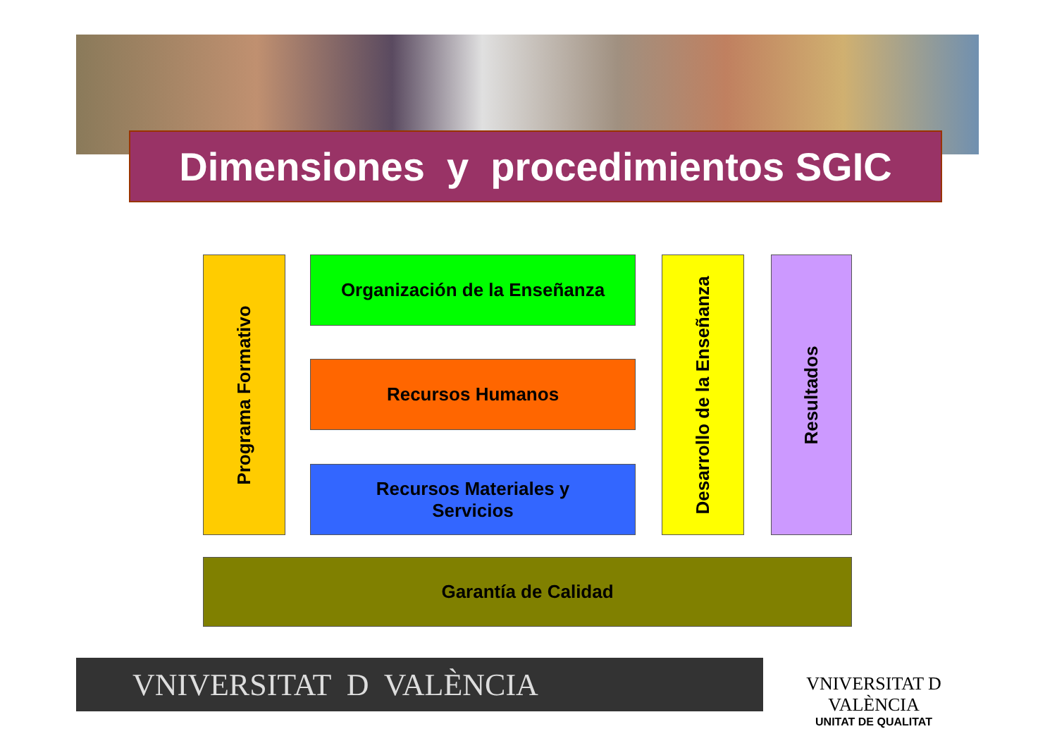Dimensiones y procedimientos SGIC
Programa Formativo
Organización de la Enseñanza
Recursos Humanos
Recursos Materiales y
Servicios
Desarrollo de la Enseñanza
Resultados
Garantía de Calidad
VNIVERSITAT D VALÈNCIA
VNIVERSITAT D VALÈNCIA
UNITAT DE QUALITAT